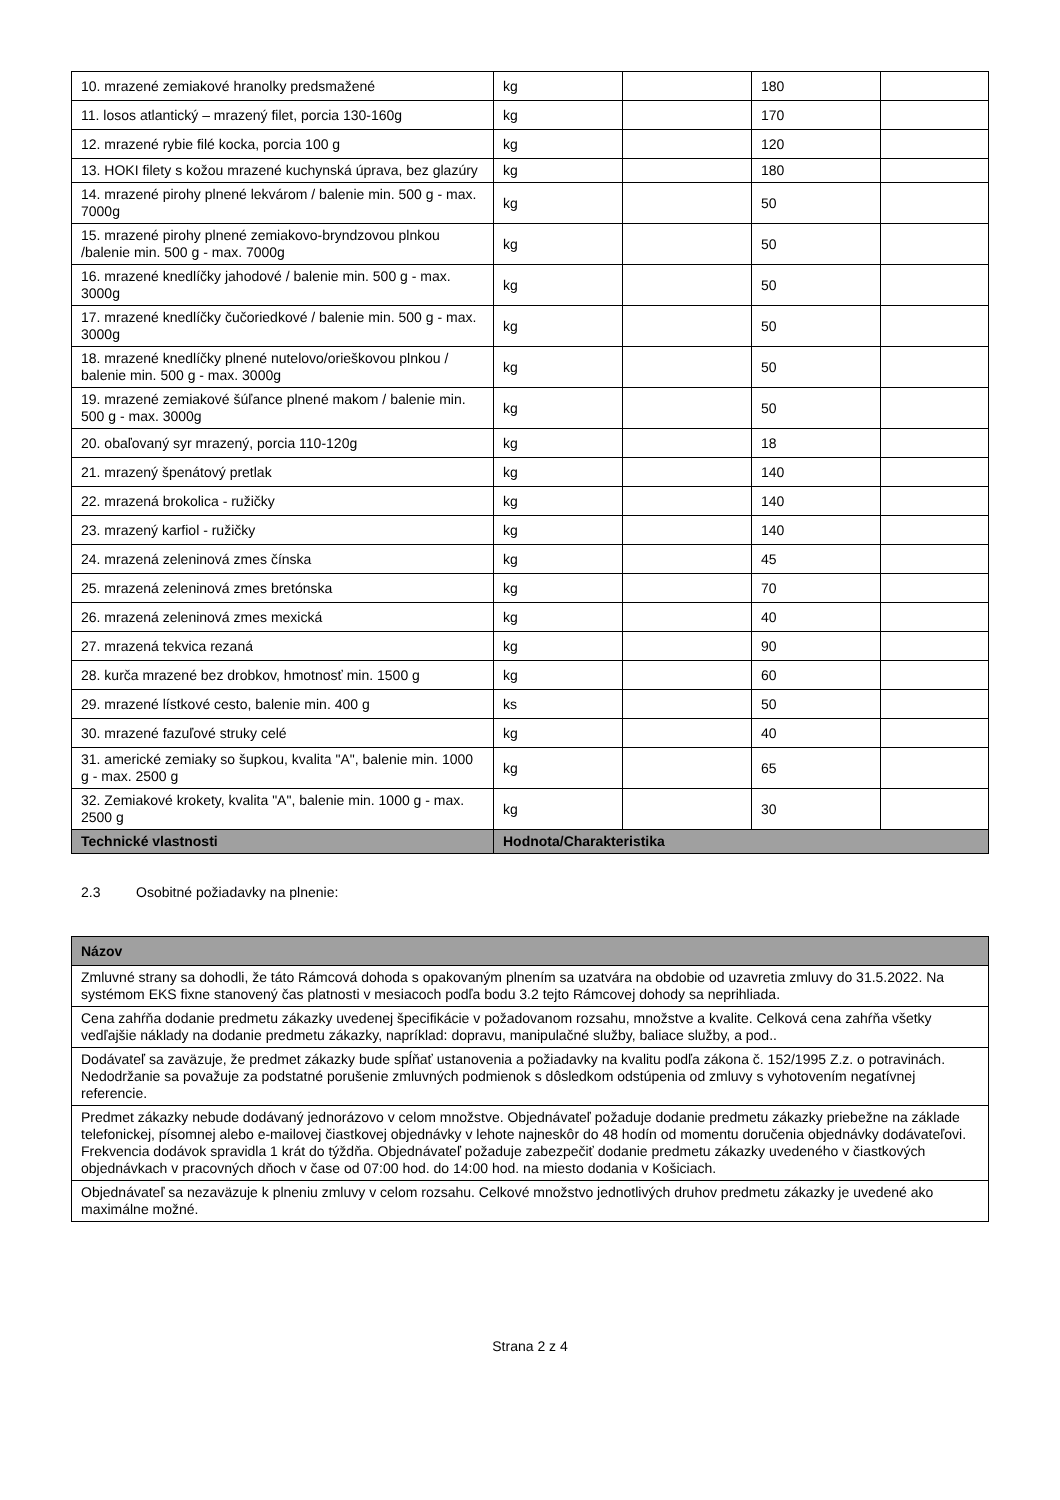| 10. mrazené zemiakové hranolky predsmažené | kg | | 180 | |
| 11. losos atlantický – mrazený filet, porcia 130-160g | kg | | 170 | |
| 12. mrazené rybie filé kocka, porcia 100 g | kg | | 120 | |
| 13. HOKI filety s kožou mrazené kuchynská úprava, bez glazúry | kg | | 180 | |
| 14. mrazené pirohy plnené lekvárom / balenie min. 500 g - max. 7000g | kg | | 50 | |
| 15. mrazené pirohy plnené zemiakovo-bryndzovou plnkou /balenie min. 500 g - max. 7000g | kg | | 50 | |
| 16. mrazené knedlíčky jahodové / balenie min. 500 g - max. 3000g | kg | | 50 | |
| 17. mrazené knedlíčky čučoriedkové / balenie min. 500 g - max. 3000g | kg | | 50 | |
| 18. mrazené knedlíčky plnené nutelovo/orieškovou plnkou / balenie min. 500 g - max. 3000g | kg | | 50 | |
| 19. mrazené zemiakové šúľance plnené makom / balenie min. 500 g - max. 3000g | kg | | 50 | |
| 20. obaľovaný syr mrazený, porcia 110-120g | kg | | 18 | |
| 21. mrazený špenátový pretlak | kg | | 140 | |
| 22. mrazená brokolica - ružičky | kg | | 140 | |
| 23. mrazený karfiol - ružičky | kg | | 140 | |
| 24. mrazená zeleninová zmes čínska | kg | | 45 | |
| 25. mrazená zeleninová zmes bretónska | kg | | 70 | |
| 26. mrazená zeleninová zmes mexická | kg | | 40 | |
| 27. mrazená tekvica rezaná | kg | | 90 | |
| 28. kurča mrazené bez drobkov, hmotnosť min. 1500 g | kg | | 60 | |
| 29. mrazené lístkové cesto, balenie min. 400 g | ks | | 50 | |
| 30. mrazené fazuľové struky celé | kg | | 40 | |
| 31. americké zemiaky so šupkou, kvalita "A", balenie min. 1000 g - max. 2500 g | kg | | 65 | |
| 32. Zemiakové krokety, kvalita "A", balenie min. 1000 g - max. 2500 g | kg | | 30 | |
| Technické vlastnosti | Hodnota/Charakteristika | | | |
2.3 Osobitné požiadavky na plnenie:
| Názov |
| --- |
| Zmluvné strany sa dohodli, že táto Rámcová dohoda s opakovaným plnením sa uzatvára na obdobie od uzavretia zmluvy do 31.5.2022. Na systémom EKS fixne stanovený čas platnosti v mesiacoch podľa bodu 3.2 tejto Rámcovej dohody sa neprihliada. |
| Cena zahŕňa dodanie predmetu zákazky uvedenej špecifikácie v požadovanom rozsahu, množstve a kvalite. Celková cena zahŕňa všetky vedľajšie náklady na dodanie predmetu zákazky, napríklad: dopravu, manipulačné služby, baliace služby, a pod.. |
| Dodávateľ sa zaväzuje, že predmet zákazky bude spĺňať ustanovenia a požiadavky na kvalitu podľa zákona č. 152/1995 Z.z. o potravinách. Nedodržanie sa považuje za podstatné porušenie zmluvných podmienok s dôsledkom odstúpenia od zmluvy s vyhotovením negatívnej referencie. |
| Predmet zákazky nebude dodávaný jednorázovo v celom množstve. Objednávateľ požaduje dodanie predmetu zákazky priebežne na základe telefonickej, písomnej alebo e-mailovej čiastkovej objednávky v lehote najneskôr do 48 hodín od momentu doručenia objednávky dodávateľovi. Frekvencia dodávok spravidla 1 krát do týždňa. Objednávateľ požaduje zabezpečiť dodanie predmetu zákazky uvedeného v čiastkových objednávkach v pracovných dňoch v čase od 07:00 hod. do 14:00 hod. na miesto dodania v Košiciach. |
| Objednávateľ sa nezaväzuje k plneniu zmluvy v celom rozsahu. Celkové množstvo jednotlivých druhov predmetu zákazky je uvedené ako maximálne možné. |
Strana 2 z 4